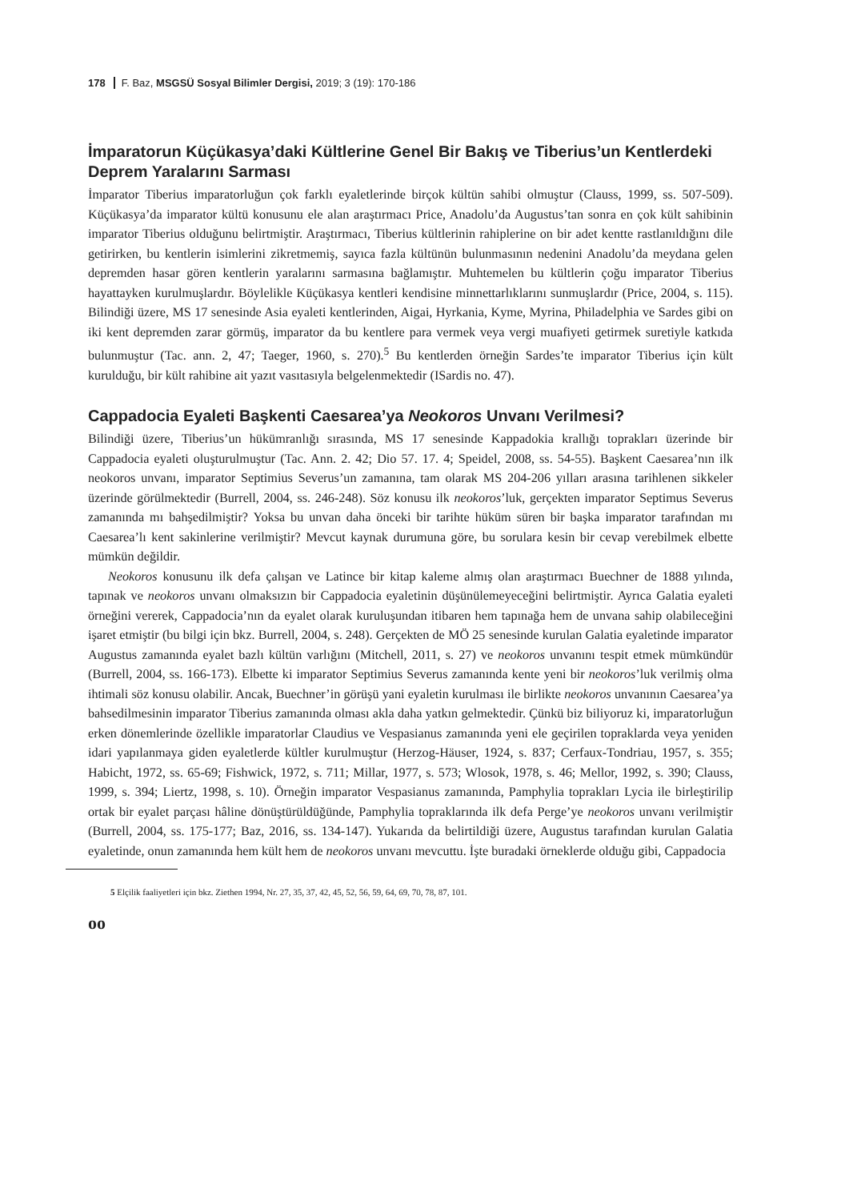178 F. Baz, MSGSÜ Sosyal Bilimler Dergisi, 2019; 3 (19): 170-186
İmparatorun Küçükasya’daki Kültlerine Genel Bir Bakış ve Tiberius’un Kentlerdeki Deprem Yaralarını Sarması
İmparator Tiberius imparatorluğun çok farklı eyaletlerinde birçok kültün sahibi olmuştur (Clauss, 1999, ss. 507-509). Küçükasya’da imparator kültü konusunu ele alan araştırmacı Price, Anadolu’da Augustus’tan sonra en çok kült sahibinin imparator Tiberius olduğunu belirtmiştir. Araştırmacı, Tiberius kültlerinin rahiplerine on bir adet kentte rastlanıldığını dile getirirken, bu kentlerin isimlerini zikretmemiş, sayıca fazla kültünün bulunmasının nedenini Anadolu’da meydana gelen depremden hasar gören kentlerin yaralarını sarmasına bağlamıştır. Muhtemelen bu kültlerin çoğu imparator Tiberius hayattayken kurulmuşlardır. Böylelikle Küçükasya kentleri kendisine minnettarlıklarını sunmuşlardır (Price, 2004, s. 115). Bilindiği üzere, MS 17 senesinde Asia eyaleti kentlerinden, Aigai, Hyrkania, Kyme, Myrina, Philadelphia ve Sardes gibi on iki kent depremden zarar görmüş, imparator da bu kentlere para vermek veya vergi muafiyeti getirmek suretiyle katkıda bulunmuştur (Tac. ann. 2, 47; Taeger, 1960, s. 270).<sup>5</sup> Bu kentlerden örneğin Sardes’te imparator Tiberius için kült kurulduğu, bir kült rahibine ait yazıt vasıtasıyla belgelenmektedir (ISardis no. 47).
Cappadocia Eyaleti Başkenti Caesarea’ya Neokoros Unvanı Verilmesi?
Bilindiği üzere, Tiberius’un hükümranlığı sırasında, MS 17 senesinde Kappadokia krallığı toprakları üzerinde bir Cappadocia eyaleti oluşturulmuştur (Tac. Ann. 2. 42; Dio 57. 17. 4; Speidel, 2008, ss. 54-55). Başkent Caesarea’nın ilk neokoros unvanı, imparator Septimius Severus’un zamanına, tam olarak MS 204-206 yılları arasına tarihlenen sikkeler üzerinde görülmektedir (Burrell, 2004, ss. 246-248). Söz konusu ilk neokoros’luk, gerçekten imparator Septimus Severus zamanında mı bahşedilmiştir? Yoksa bu unvan daha önceki bir tarihte hüküm süren bir başka imparator tarafından mı Caesarea’lı kent sakinlerine verilmiştir? Mevcut kaynak durumuna göre, bu sorulara kesin bir cevap verebilmek elbette mümkün değildir.
Neokoros konusunu ilk defa çalışan ve Latince bir kitap kaleme almış olan araştırmacı Buechner de 1888 yılında, tapınak ve neokoros unvanı olmaksızın bir Cappadocia eyaletinin düşünülemeyeceğini belirtmiştir. Ayrıca Galatia eyaleti örneğini vererek, Cappadocia’nın da eyalet olarak kuruluşundan itibaren hem tapınağa hem de unvana sahip olabileceğini işaret etmiştir (bu bilgi için bkz. Burrell, 2004, s. 248). Gerçekten de MÖ 25 senesinde kurulan Galatia eyaletinde imparator Augustus zamanında eyalet bazlı kültün varlığını (Mitchell, 2011, s. 27) ve neokoros unvanını tespit etmek mümkündür (Burrell, 2004, ss. 166-173). Elbette ki imparator Septimius Severus zamanında kente yeni bir neokoros’luk verilmiş olma ihtimali söz konusu olabilir. Ancak, Buechner’in görüşü yani eyaletin kurulması ile birlikte neokoros unvanının Caesarea’ya bahsedilmesinin imparator Tiberius zamanında olması akla daha yatkın gelmektedir. Çünkü biz biliyoruz ki, imparatorluğun erken dönemlerinde özellikle imparatorlar Claudius ve Vespasianus zamanında yeni ele geçirilen topraklarda veya yeniden idari yapılanmaya giden eyaletlerde kültler kurulmuştur (Herzog-Häuser, 1924, s. 837; Cerfaux-Tondriau, 1957, s. 355; Habicht, 1972, ss. 65-69; Fishwick, 1972, s. 711; Millar, 1977, s. 573; Wlosok, 1978, s. 46; Mellor, 1992, s. 390; Clauss, 1999, s. 394; Liertz, 1998, s. 10). Örneğin imparator Vespasianus zamanında, Pamphylia toprakları Lycia ile birleştirilip ortak bir eyalet parçası hâline dönüştürüldüğünde, Pamphylia topraklarında ilk defa Perge’ye neokoros unvanı verilmiştir (Burrell, 2004, ss. 175-177; Baz, 2016, ss. 134-147). Yukarıda da belirtildiği üzere, Augustus tarafından kurulan Galatia eyaletinde, onun zamanında hem kült hem de neokoros unvanı mevcuttu. İşte buradaki örneklerde olduğu gibi, Cappadocia
5 Elçilik faaliyetleri için bkz. Ziethen 1994, Nr. 27, 35, 37, 42, 45, 52, 56, 59, 64, 69, 70, 78, 87, 101.
ᴏᴏ